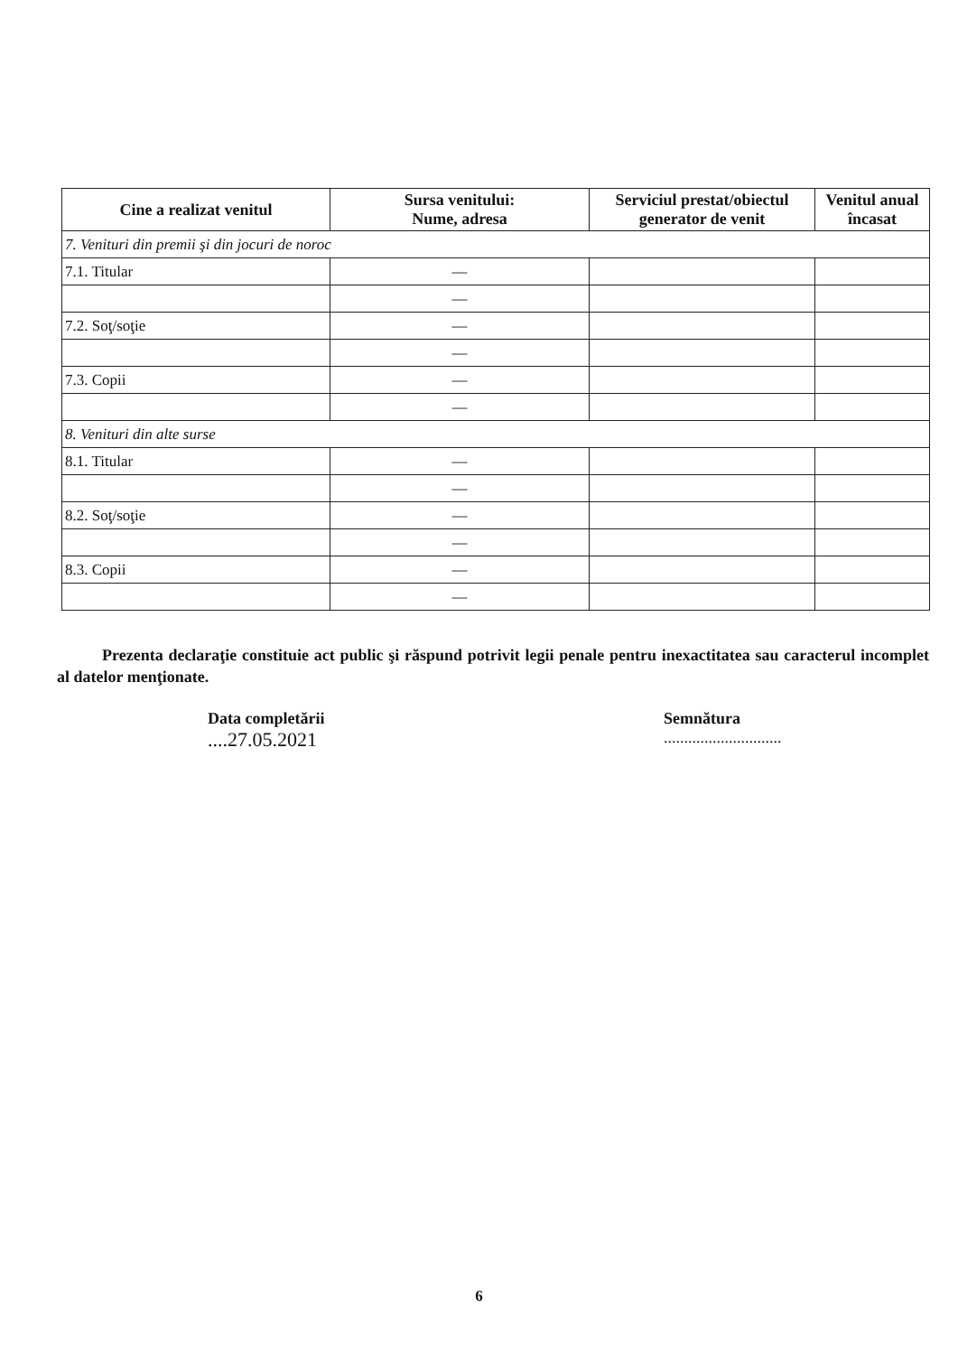| Cine a realizat venitul | Sursa venitului: Nume, adresa | Serviciul prestat/obiectul generator de venit | Venitul anual încasat |
| --- | --- | --- | --- |
| 7. Venituri din premii şi din jocuri de noroc | | | |
| 7.1. Titular | — | | |
| | — | | |
| 7.2. Soţ/soţie | — | | |
| | — | | |
| 7.3. Copii | — | | |
| | — | | |
| 8. Venituri din alte surse | | | |
| 8.1. Titular | — | | |
| | — | | |
| 8.2. Soţ/soţie | — | | |
| | — | | |
| 8.3. Copii | — | | |
| | — | | |
Prezenta declaraţie constituie act public şi răspund potrivit legii penale pentru inexactitatea sau caracterul incomplet al datelor menţionate.
Data completării
....27.05.2021
Semnătura
.............................
6